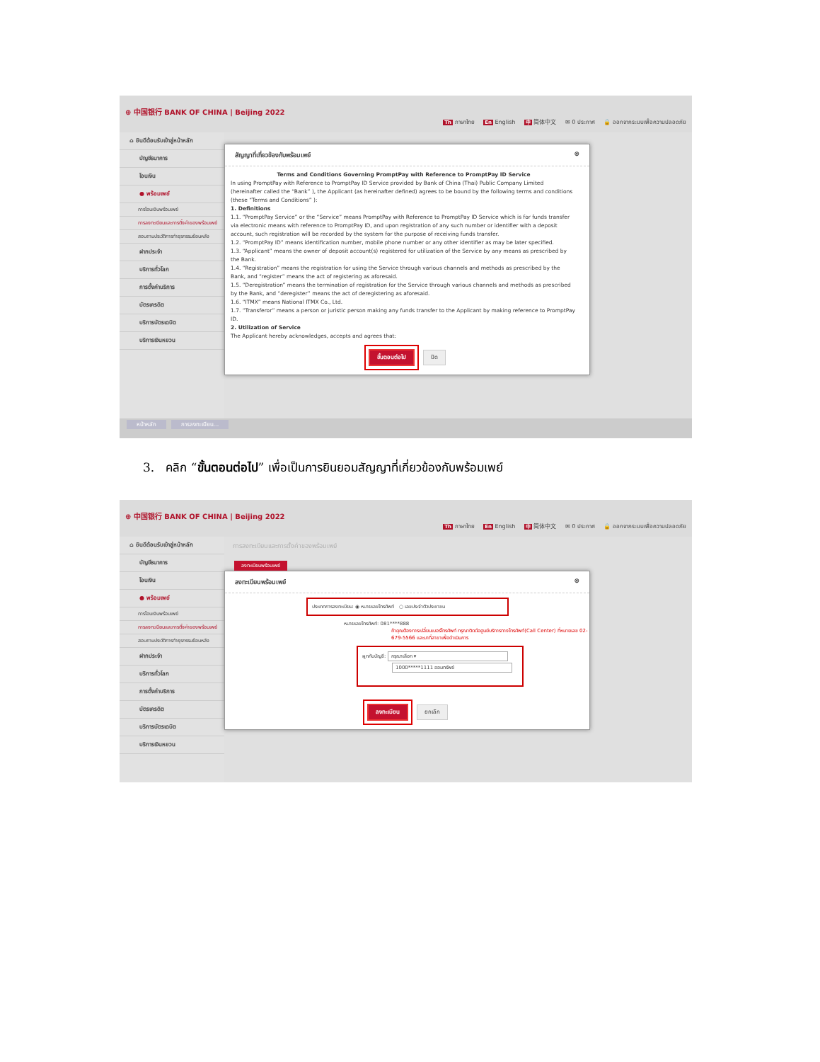⊕ 中国银行 BANK OF CHINA | Beijing 2022
Th ภาษาไทย En English 中 简体中文 ✉ 0 ประกาศ 🔒 ออกจากระบบเพื่อความปลอดภัย
⌂ ยินดีต้อนรับเข้าสู่หน้าหลัก
บัญชีธนาคาร
โอนเงิน
● พร้อมเพย์
การโอนเงินพร้อมเพย์
การลงทะเบียนและการตั้งค่าของพร้อมเพย์
สอบถามประวัติการทำธุรกรรมย้อนหลัง
ฝากประจำ
บริการทั่วโลก
การตั้งค่าบริการ
บัตรเครดิต
บริการบัตรเดบิต
บริการเงินหยวน
สัญญาที่เกี่ยวข้องกับพร้อมเพย์ ⊗
Terms and Conditions Governing PromptPay with Reference to PromptPay ID Service
In using PromptPay with Reference to PromptPay ID Service provided by Bank of China (Thai) Public Company Limited (hereinafter called the “Bank” ), the Applicant (as hereinafter defined) agrees to be bound by the following terms and conditions (these “Terms and Conditions” ):
1. Definitions
1.1. “PromptPay Service” or the “Service” means PromptPay with Reference to PromptPay ID Service which is for funds transfer via electronic means with reference to PromptPay ID, and upon registration of any such number or identifier with a deposit account, such registration will be recorded by the system for the purpose of receiving funds transfer.
1.2. “PromptPay ID” means identification number, mobile phone number or any other identifier as may be later specified.
1.3. “Applicant” means the owner of deposit account(s) registered for utilization of the Service by any means as prescribed by the Bank.
1.4. “Registration” means the registration for using the Service through various channels and methods as prescribed by the Bank, and “register” means the act of registering as aforesaid.
1.5. “Deregistration” means the termination of registration for the Service through various channels and methods as prescribed by the Bank, and “deregister” means the act of deregistering as aforesaid.
1.6. “ITMX” means National ITMX Co., Ltd.
1.7. “Transferor” means a person or juristic person making any funds transfer to the Applicant by making reference to PromptPay ID.
2. Utilization of Service
The Applicant hereby acknowledges, accepts and agrees that:
ขั้นตอนต่อไป ปิด
หน้าหลัก การลงทะเบียน...
3. คลิก “ขั้นตอนต่อไป” เพื่อเป็นการยินยอมสัญญาที่เกี่ยวข้องกับพร้อมเพย์
⊕ 中国银行 BANK OF CHINA | Beijing 2022
Th ภาษาไทย En English 中 简体中文 ✉ 0 ประกาศ 🔒 ออกจากระบบเพื่อความปลอดภัย
⌂ ยินดีต้อนรับเข้าสู่หน้าหลัก
บัญชีธนาคาร
โอนเงิน
● พร้อมเพย์
การโอนเงินพร้อมเพย์
การลงทะเบียนและการตั้งค่าของพร้อมเพย์
สอบถามประวัติการทำธุรกรรมย้อนหลัง
ฝากประจำ
บริการทั่วโลก
การตั้งค่าบริการ
บัตรเครดิต
บริการบัตรเดบิต
บริการเงินหยวน
การลงทะเบียนและการตั้งค่าของพร้อมเพย์
ลงทะเบียนพร้อมเพย์
ลงทะเบียนพร้อมเพย์ ⊗
ประเภทการลงทะเบียน: ◉ หมายเลขโทรศัพท์ ○ เลขประจำตัวประชาชน
หมายเลขโทรศัพท์: 081****888
ถ้าคุณต้องการเปลี่ยนเบอร์โทรศัพท์ กรุณาติดต่อศูนย์บริการทางโทรศัพท์(Call Center) ที่หมายเลข 02-679-5566 และมาที่สาขาเพื่อดำเนินการ
ผูกกับบัญชี: กรุณาเลือก ▾
1000*****1111 ออมทรัพย์
ลงทะเบียน ยกเลิก